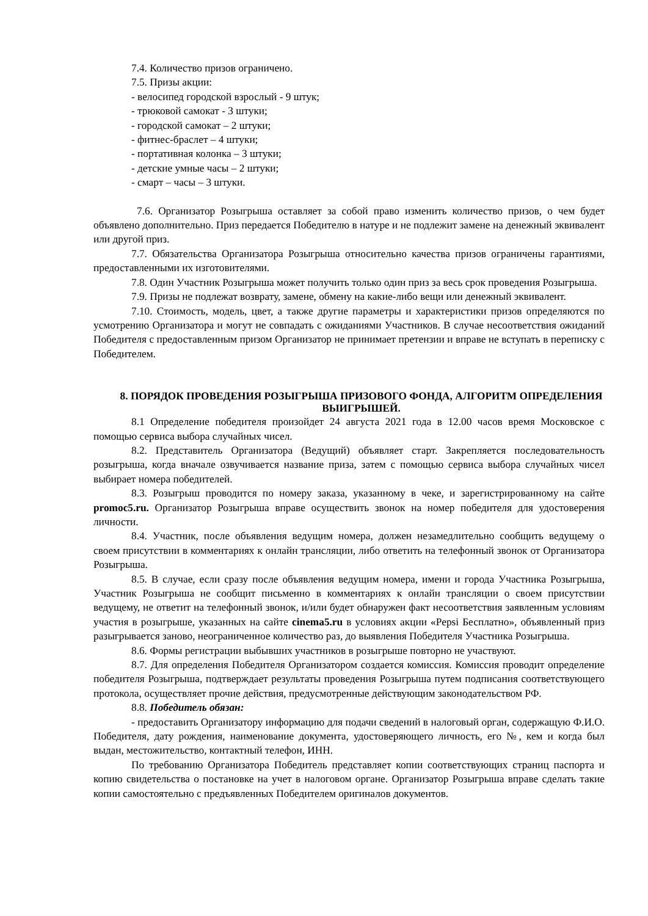7.4. Количество призов ограничено.
7.5. Призы акции:
- велосипед городской взрослый - 9 штук;
- трюковой самокат - 3 штуки;
- городской самокат – 2 штуки;
- фитнес-браслет – 4 штуки;
- портативная колонка – 3 штуки;
- детские умные часы – 2 штуки;
- смарт – часы – 3 штуки.
7.6. Организатор Розыгрыша оставляет за собой право изменить количество призов, о чем будет объявлено дополнительно. Приз передается Победителю в натуре и не подлежит замене на денежный эквивалент или другой приз.
7.7. Обязательства Организатора Розыгрыша относительно качества призов ограничены гарантиями, предоставленными их изготовителями.
7.8. Один Участник Розыгрыша может получить только один приз за весь срок проведения Розыгрыша.
7.9. Призы не подлежат возврату, замене, обмену на какие-либо вещи или денежный эквивалент.
7.10. Стоимость, модель, цвет, а также другие параметры и характеристики призов определяются по усмотрению Организатора и могут не совпадать с ожиданиями Участников. В случае несоответствия ожиданий Победителя с предоставленным призом Организатор не принимает претензии и вправе не вступать в переписку с Победителем.
8. ПОРЯДОК ПРОВЕДЕНИЯ РОЗЫГРЫША ПРИЗОВОГО ФОНДА, АЛГОРИТМ ОПРЕДЕЛЕНИЯ ВЫИГРЫШЕЙ.
8.1 Определение победителя произойдет 24 августа 2021 года в 12.00 часов время Московское с помощью сервиса выбора случайных чисел.
8.2. Представитель Организатора (Ведущий) объявляет старт. Закрепляется последовательность розыгрыша, когда вначале озвучивается название приза, затем с помощью сервиса выбора случайных чисел выбирает номера победителей.
8.3. Розыгрыш проводится по номеру заказа, указанному в чеке, и зарегистрированному на сайте promoc5.ru. Организатор Розыгрыша вправе осуществить звонок на номер победителя для удостоверения личности.
8.4. Участник, после объявления ведущим номера, должен незамедлительно сообщить ведущему о своем присутствии в комментариях к онлайн трансляции, либо ответить на телефонный звонок от Организатора Розыгрыша.
8.5. В случае, если сразу после объявления ведущим номера, имени и города Участника Розыгрыша, Участник Розыгрыша не сообщит письменно в комментариях к онлайн трансляции о своем присутствии ведущему, не ответит на телефонный звонок, и/или будет обнаружен факт несоответствия заявленным условиям участия в розыгрыше, указанных на сайте cinema5.ru в условиях акции «Pepsi Бесплатно», объявленный приз разыгрывается заново, неограниченное количество раз, до выявления Победителя Участника Розыгрыша.
8.6. Формы регистрации выбывших участников в розыгрыше повторно не участвуют.
8.7. Для определения Победителя Организатором создается комиссия. Комиссия проводит определение победителя Розыгрыша, подтверждает результаты проведения Розыгрыша путем подписания соответствующего протокола, осуществляет прочие действия, предусмотренные действующим законодательством РФ.
8.8. Победитель обязан:
- предоставить Организатору информацию для подачи сведений в налоговый орган, содержащую Ф.И.О. Победителя, дату рождения, наименование документа, удостоверяющего личность, его №, кем и когда был выдан, местожительство, контактный телефон, ИНН.
По требованию Организатора Победитель представляет копии соответствующих страниц паспорта и копию свидетельства о постановке на учет в налоговом органе. Организатор Розыгрыша вправе сделать такие копии самостоятельно с предъявленных Победителем оригиналов документов.